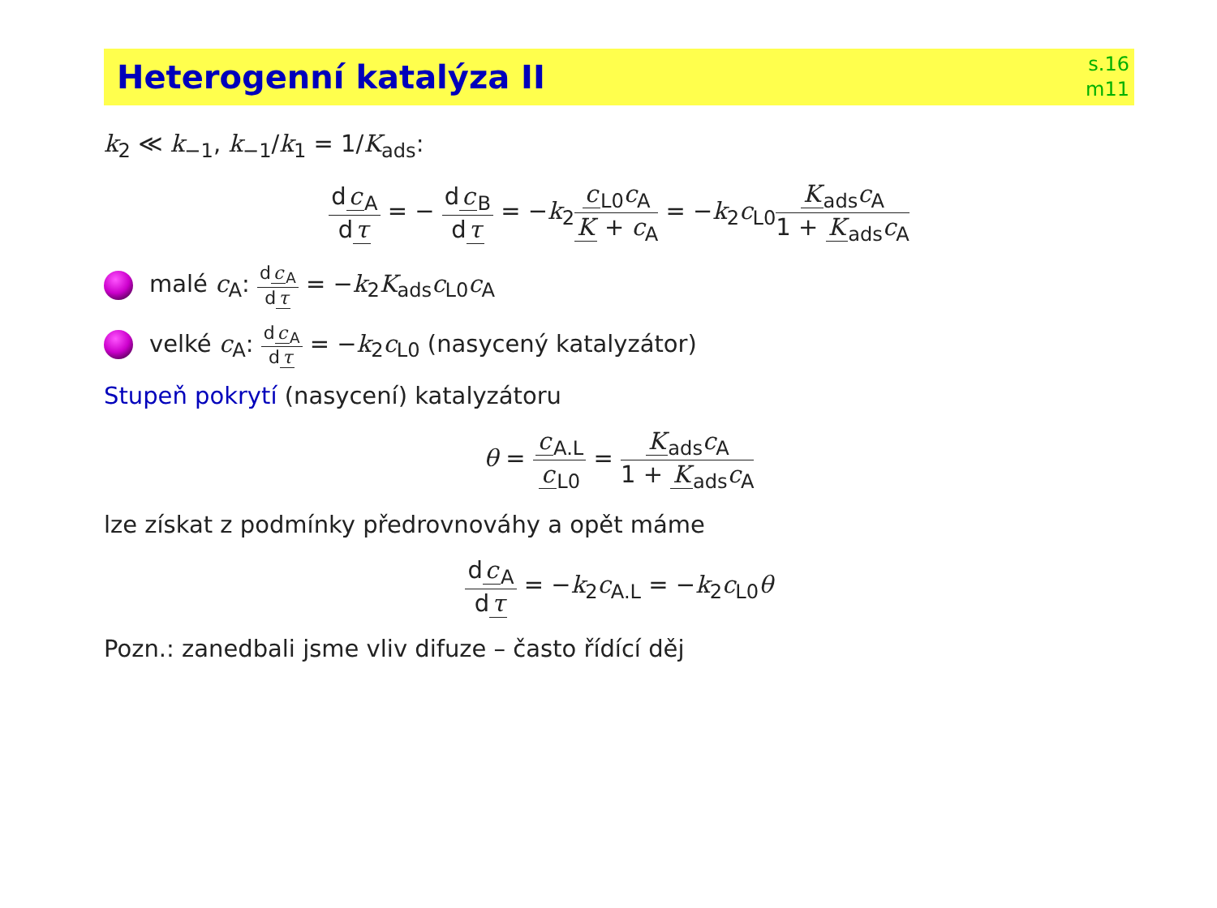Heterogenní katalýza II
s.16
m11
k<sub>2</sub> ≪ k<sub>−1</sub>, k<sub>−1</sub>/k<sub>1</sub> = 1/K<sub>ads</sub>:
d c<sub>A</sub> d τ = − d c<sub>B</sub> d τ = −k<sub>2</sub>c<sub>L0</sub>c<sub>A</sub> K + c<sub>A</sub> = −k<sub>2</sub>c<sub>L0</sub>K<sub>ads</sub>c<sub>A</sub> 1 + K<sub>ads</sub>c<sub>A</sub>
malé c<sub>A</sub>: d c<sub>A</sub> d τ = −k<sub>2</sub>K<sub>ads</sub>c<sub>L0</sub>c<sub>A</sub>
velké c<sub>A</sub>: d c<sub>A</sub> d τ = −k<sub>2</sub>c<sub>L0</sub> (nasycený katalyzátor)
Stupeň pokrytí (nasycení) katalyzátoru
θ = c<sub>A.L</sub> c<sub>L0</sub> = K<sub>ads</sub>c<sub>A</sub> 1 + K<sub>ads</sub>c<sub>A</sub>
lze získat z podmínky předrovnováhy a opět máme
d c<sub>A</sub> d τ = −k<sub>2</sub>c<sub>A.L</sub> = −k<sub>2</sub>c<sub>L0</sub>θ
Pozn.: zanedbali jsme vliv difuze – často řídící děj